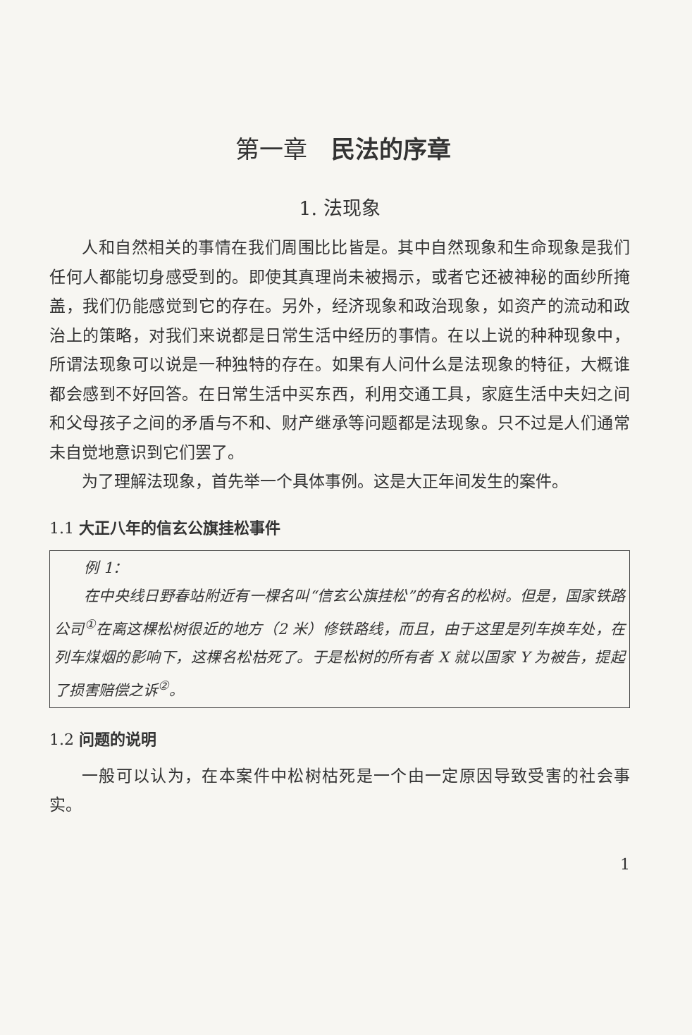第一章　民法的序章
1. 法现象
人和自然相关的事情在我们周围比比皆是。其中自然现象和生命现象是我们任何人都能切身感受到的。即使其真理尚未被揭示，或者它还被神秘的面纱所掩盖，我们仍能感觉到它的存在。另外，经济现象和政治现象，如资产的流动和政治上的策略，对我们来说都是日常生活中经历的事情。在以上说的种种现象中，所谓法现象可以说是一种独特的存在。如果有人问什么是法现象的特征，大概谁都会感到不好回答。在日常生活中买东西，利用交通工具，家庭生活中夫妇之间和父母孩子之间的矛盾与不和、财产继承等问题都是法现象。只不过是人们通常未自觉地意识到它们罢了。
为了理解法现象，首先举一个具体事例。这是大正年间发生的案件。
1.1 大正八年的信玄公旗挂松事件
例 1：
在中央线日野春站附近有一棵名叫“信玄公旗挂松”的有名的松树。但是，国家铁路公司<sup>①</sup>在离这棵松树很近的地方（2 米）修铁路线，而且，由于这里是列车换车处，在列车煤烟的影响下，这棵名松枯死了。于是松树的所有者 X 就以国家 Y 为被告，提起了损害赔偿之诉<sup>②</sup>。
1.2 问题的说明
一般可以认为，在本案件中松树枯死是一个由一定原因导致受害的社会事实。
1